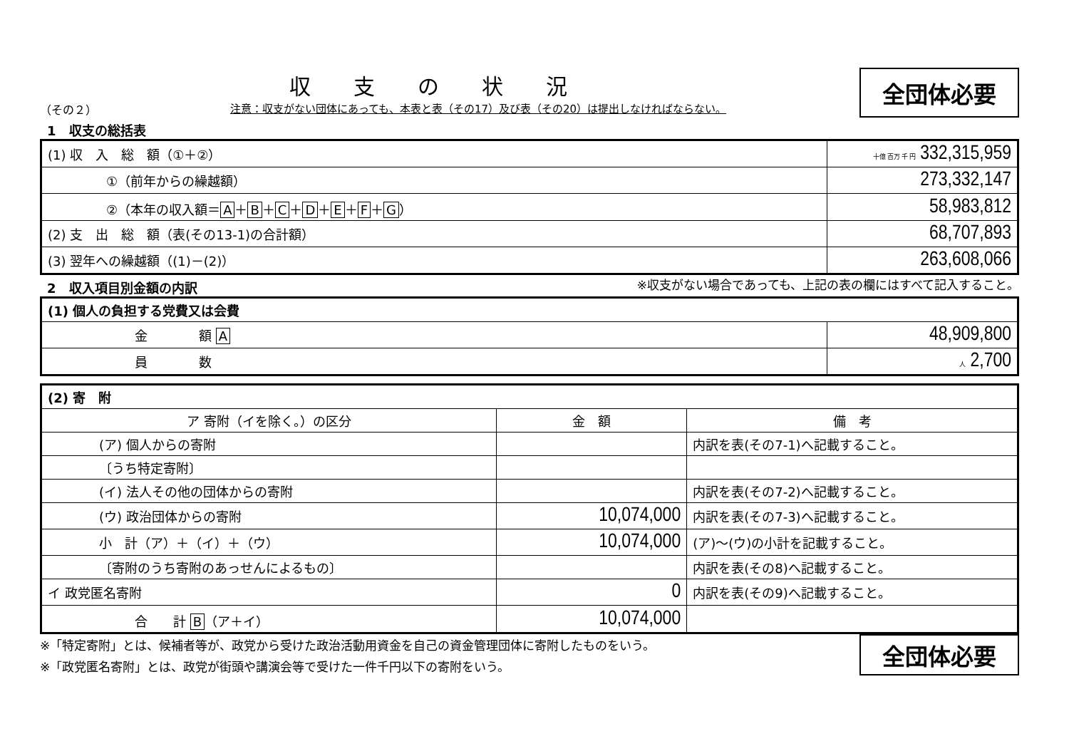収支の状況
（その２） 注意：収支がない団体にあっても、本表と表（その17）及び表（その20）は提出しなければならない。
全団体必要
1　収支の総括表
| (1) 収 入 総 額（①＋②） | 十億 百万 千 円 332,315,959 |
| ①（前年からの繰越額） | 273,332,147 |
| ②（本年の収入額＝ A ＋ B ＋ C ＋ D ＋ E ＋ F ＋ G ） | 58,983,812 |
| (2) 支 出 総 額（表(その13-1)の合計額） | 68,707,893 |
| (3) 翌年への繰越額（(1)－(2)） | 263,608,066 |
2　収入項目別金額の内訳
※収支がない場合であっても、上記の表の欄にはすべて記入すること。
| (1) 個人の負担する党費又は会費 | |
| --- | --- |
| 金 額 A | 48,909,800 |
| 員 数 | 人 2,700 |
| (2) 寄 附 | | |
| --- | --- | --- |
| ア 寄附（イを除く。）の区分 | 金 額 | 備 考 |
| (ア) 個人からの寄附 | | 内訳を表(その7-1)へ記載すること。 |
| 〔うち特定寄附〕 | | |
| (イ) 法人その他の団体からの寄附 | | 内訳を表(その7-2)へ記載すること。 |
| (ウ) 政治団体からの寄附 | 10,074,000 | 内訳を表(その7-3)へ記載すること。 |
| 小 計（ア）＋（イ）＋（ウ） | 10,074,000 | (ア)～(ウ)の小計を記載すること。 |
| 〔寄附のうち寄附のあっせんによるもの〕 | | 内訳を表(その8)へ記載すること。 |
| イ 政党匿名寄附 | 0 | 内訳を表(その9)へ記載すること。 |
| 合 計 B （ア＋イ） | 10,074,000 | |
※「特定寄附」とは、候補者等が、政党から受けた政治活動用資金を自己の資金管理団体に寄附したものをいう。
※「政党匿名寄附」とは、政党が街頭や講演会等で受けた一件千円以下の寄附をいう。
全団体必要